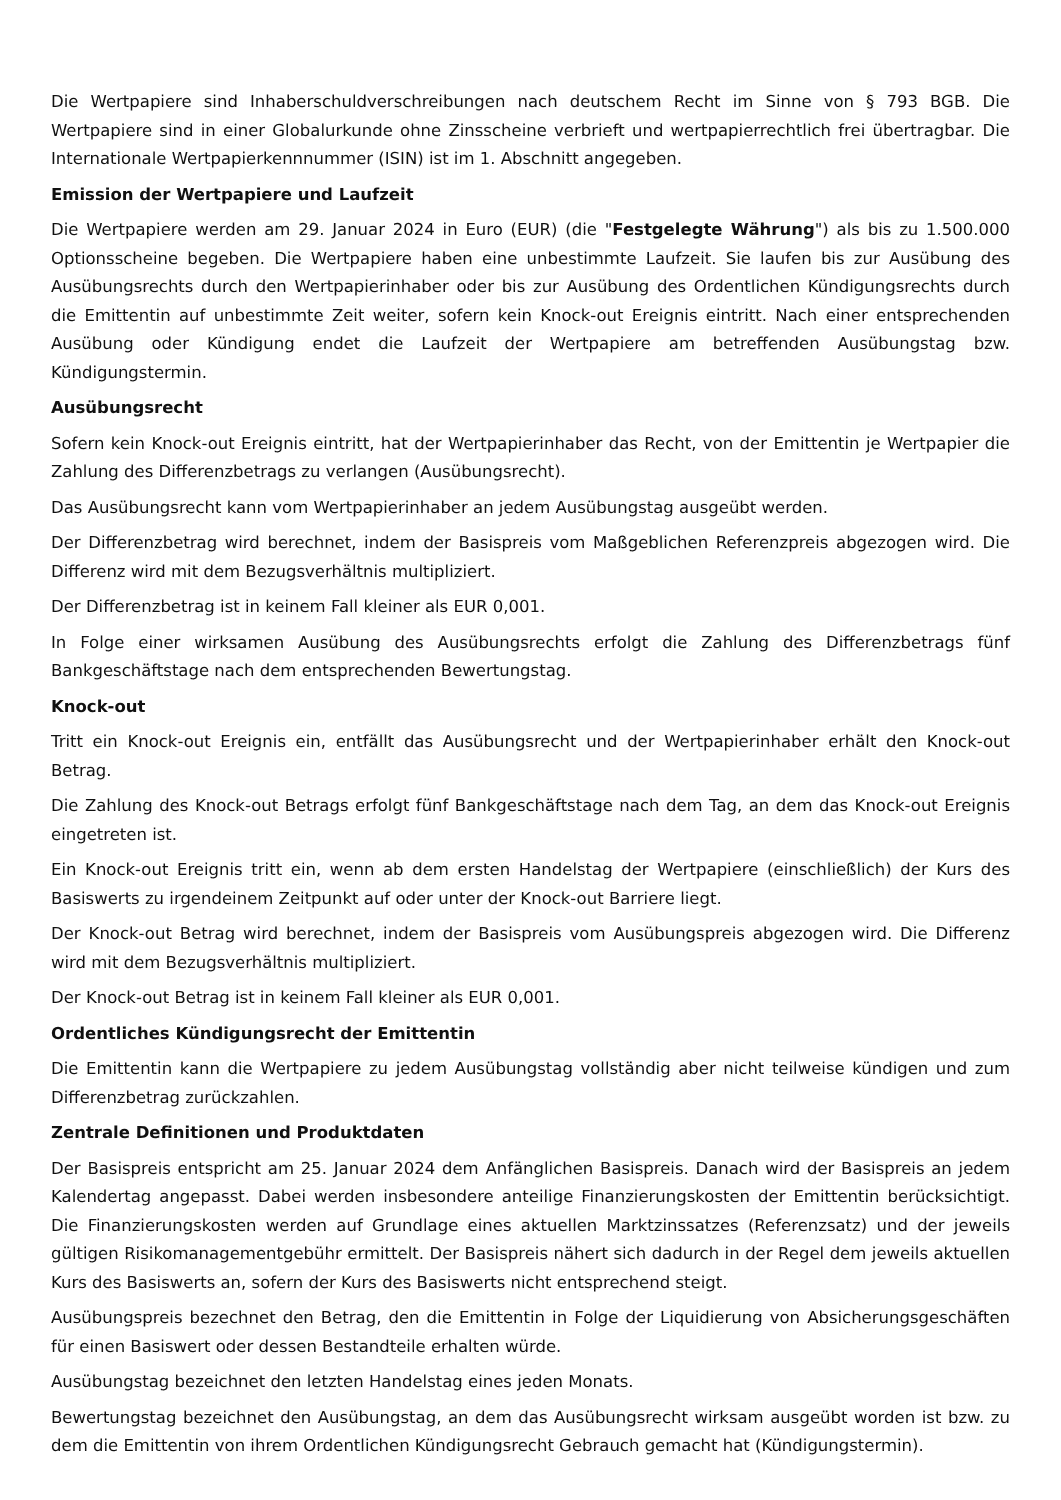Die Wertpapiere sind Inhaberschuldverschreibungen nach deutschem Recht im Sinne von § 793 BGB. Die Wertpapiere sind in einer Globalurkunde ohne Zinsscheine verbrieft und wertpapierrechtlich frei übertragbar. Die Internationale Wertpapierkennnummer (ISIN) ist im 1. Abschnitt angegeben.
Emission der Wertpapiere und Laufzeit
Die Wertpapiere werden am 29. Januar 2024 in Euro (EUR) (die "Festgelegte Währung") als bis zu 1.500.000 Optionsscheine begeben. Die Wertpapiere haben eine unbestimmte Laufzeit. Sie laufen bis zur Ausübung des Ausübungsrechts durch den Wertpapierinhaber oder bis zur Ausübung des Ordentlichen Kündigungsrechts durch die Emittentin auf unbestimmte Zeit weiter, sofern kein Knock-out Ereignis eintritt. Nach einer entsprechenden Ausübung oder Kündigung endet die Laufzeit der Wertpapiere am betreffenden Ausübungstag bzw. Kündigungstermin.
Ausübungsrecht
Sofern kein Knock-out Ereignis eintritt, hat der Wertpapierinhaber das Recht, von der Emittentin je Wertpapier die Zahlung des Differenzbetrags zu verlangen (Ausübungsrecht).
Das Ausübungsrecht kann vom Wertpapierinhaber an jedem Ausübungstag ausgeübt werden.
Der Differenzbetrag wird berechnet, indem der Basispreis vom Maßgeblichen Referenzpreis abgezogen wird. Die Differenz wird mit dem Bezugsverhältnis multipliziert.
Der Differenzbetrag ist in keinem Fall kleiner als EUR 0,001.
In Folge einer wirksamen Ausübung des Ausübungsrechts erfolgt die Zahlung des Differenzbetrags fünf Bankgeschäftstage nach dem entsprechenden Bewertungstag.
Knock-out
Tritt ein Knock-out Ereignis ein, entfällt das Ausübungsrecht und der Wertpapierinhaber erhält den Knock-out Betrag.
Die Zahlung des Knock-out Betrags erfolgt fünf Bankgeschäftstage nach dem Tag, an dem das Knock-out Ereignis eingetreten ist.
Ein Knock-out Ereignis tritt ein, wenn ab dem ersten Handelstag der Wertpapiere (einschließlich) der Kurs des Basiswerts zu irgendeinem Zeitpunkt auf oder unter der Knock-out Barriere liegt.
Der Knock-out Betrag wird berechnet, indem der Basispreis vom Ausübungspreis abgezogen wird. Die Differenz wird mit dem Bezugsverhältnis multipliziert.
Der Knock-out Betrag ist in keinem Fall kleiner als EUR 0,001.
Ordentliches Kündigungsrecht der Emittentin
Die Emittentin kann die Wertpapiere zu jedem Ausübungstag vollständig aber nicht teilweise kündigen und zum Differenzbetrag zurückzahlen.
Zentrale Definitionen und Produktdaten
Der Basispreis entspricht am 25. Januar 2024 dem Anfänglichen Basispreis. Danach wird der Basispreis an jedem Kalendertag angepasst. Dabei werden insbesondere anteilige Finanzierungskosten der Emittentin berücksichtigt. Die Finanzierungskosten werden auf Grundlage eines aktuellen Marktzinssatzes (Referenzsatz) und der jeweils gültigen Risikomanagementgebühr ermittelt. Der Basispreis nähert sich dadurch in der Regel dem jeweils aktuellen Kurs des Basiswerts an, sofern der Kurs des Basiswerts nicht entsprechend steigt.
Ausübungspreis bezechnet den Betrag, den die Emittentin in Folge der Liquidierung von Absicherungsgeschäften für einen Basiswert oder dessen Bestandteile erhalten würde.
Ausübungstag bezeichnet den letzten Handelstag eines jeden Monats.
Bewertungstag bezeichnet den Ausübungstag, an dem das Ausübungsrecht wirksam ausgeübt worden ist bzw. zu dem die Emittentin von ihrem Ordentlichen Kündigungsrecht Gebrauch gemacht hat (Kündigungstermin).